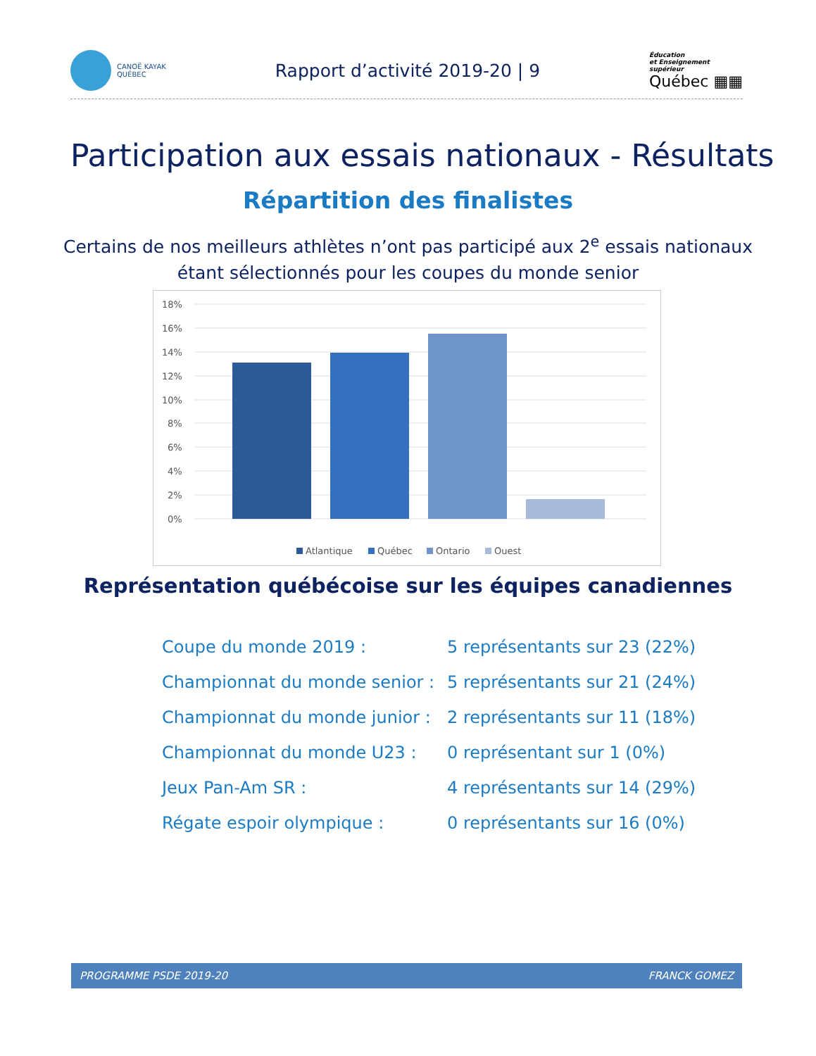CANOË KAYAK
QUÉBEC
Rapport d’activité 2019-20 | 9
Éducation
et Enseignement
supérieur
Québec ▦▦
Participation aux essais nationaux - Résultats
Répartition des finalistes
Certains de nos meilleurs athlètes n’ont pas participé aux 2<sup>e</sup> essais nationaux
étant sélectionnés pour les coupes du monde senior
18%
16%
14%
12%
10%
8%
6%
4%
2%
0%
Atlantique
Québec
Ontario
Ouest
Représentation québécoise sur les équipes canadiennes
| Coupe du monde 2019 : | 5 représentants sur 23 (22%) |
| Championnat du monde senior : | 5 représentants sur 21 (24%) |
| Championnat du monde junior : | 2 représentants sur 11 (18%) |
| Championnat du monde U23 : | 0 représentant sur 1 (0%) |
| Jeux Pan-Am SR : | 4 représentants sur 14 (29%) |
| Régate espoir olympique : | 0 représentants sur 16 (0%) |
PROGRAMME PSDE 2019-20 FRANCK GOMEZ